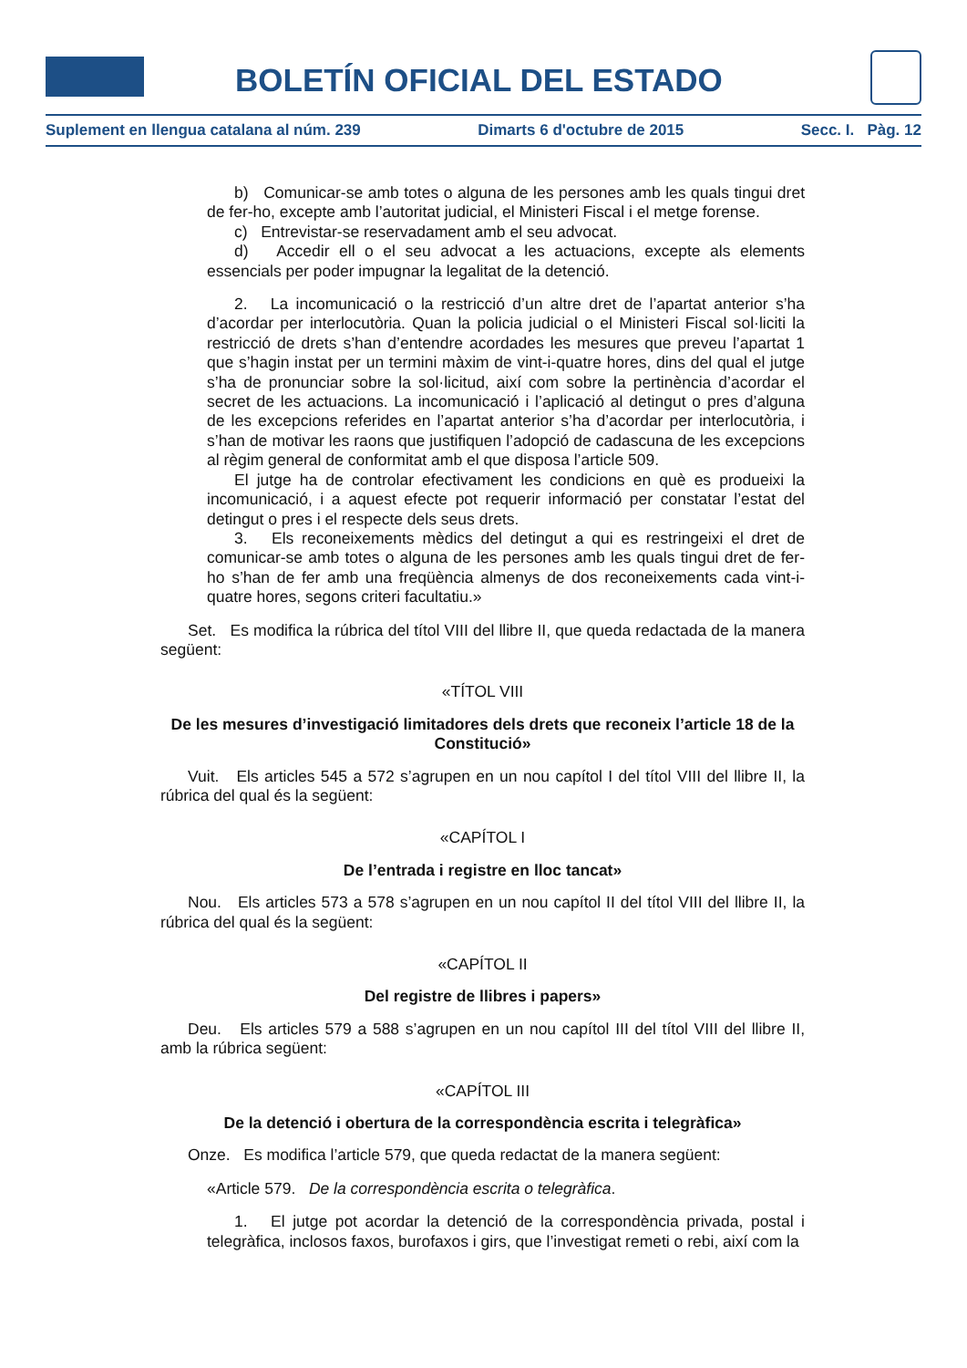BOLETÍN OFICIAL DEL ESTADO
Suplement en llengua catalana al núm. 239 Dimarts 6 d'octubre de 2015 Secc. I. Pàg. 12
b) Comunicar-se amb totes o alguna de les persones amb les quals tingui dret de fer-ho, excepte amb l’autoritat judicial, el Ministeri Fiscal i el metge forense.
c) Entrevistar-se reservadament amb el seu advocat.
d) Accedir ell o el seu advocat a les actuacions, excepte als elements essencials per poder impugnar la legalitat de la detenció.
2. La incomunicació o la restricció d’un altre dret de l’apartat anterior s’ha d’acordar per interlocutòria. Quan la policia judicial o el Ministeri Fiscal sol·liciti la restricció de drets s’han d’entendre acordades les mesures que preveu l’apartat 1 que s’hagin instat per un termini màxim de vint-i-quatre hores, dins del qual el jutge s’ha de pronunciar sobre la sol·licitud, així com sobre la pertinència d’acordar el secret de les actuacions. La incomunicació i l’aplicació al detingut o pres d’alguna de les excepcions referides en l’apartat anterior s’ha d’acordar per interlocutòria, i s’han de motivar les raons que justifiquen l’adopció de cadascuna de les excepcions al règim general de conformitat amb el que disposa l’article 509.
El jutge ha de controlar efectivament les condicions en què es produeixi la incomunicació, i a aquest efecte pot requerir informació per constatar l’estat del detingut o pres i el respecte dels seus drets.
3. Els reconeixements mèdics del detingut a qui es restringeixi el dret de comunicar-se amb totes o alguna de les persones amb les quals tingui dret de fer-ho s’han de fer amb una freqüència almenys de dos reconeixements cada vint-i-quatre hores, segons criteri facultatiu.»
Set. Es modifica la rúbrica del títol VIII del llibre II, que queda redactada de la manera següent:
«TÍTOL VIII
De les mesures d’investigació limitadores dels drets que reconeix l’article 18 de la Constitució»
Vuit. Els articles 545 a 572 s’agrupen en un nou capítol I del títol VIII del llibre II, la rúbrica del qual és la següent:
«CAPÍTOL I
De l’entrada i registre en lloc tancat»
Nou. Els articles 573 a 578 s’agrupen en un nou capítol II del títol VIII del llibre II, la rúbrica del qual és la següent:
«CAPÍTOL II
Del registre de llibres i papers»
Deu. Els articles 579 a 588 s’agrupen en un nou capítol III del títol VIII del llibre II, amb la rúbrica següent:
«CAPÍTOL III
De la detenció i obertura de la correspondència escrita i telegràfica»
Onze. Es modifica l’article 579, que queda redactat de la manera següent:
«Article 579. De la correspondència escrita o telegràfica.
1. El jutge pot acordar la detenció de la correspondència privada, postal i telegràfica, inclosos faxos, burofaxos i girs, que l’investigat remeti o rebi, així com la